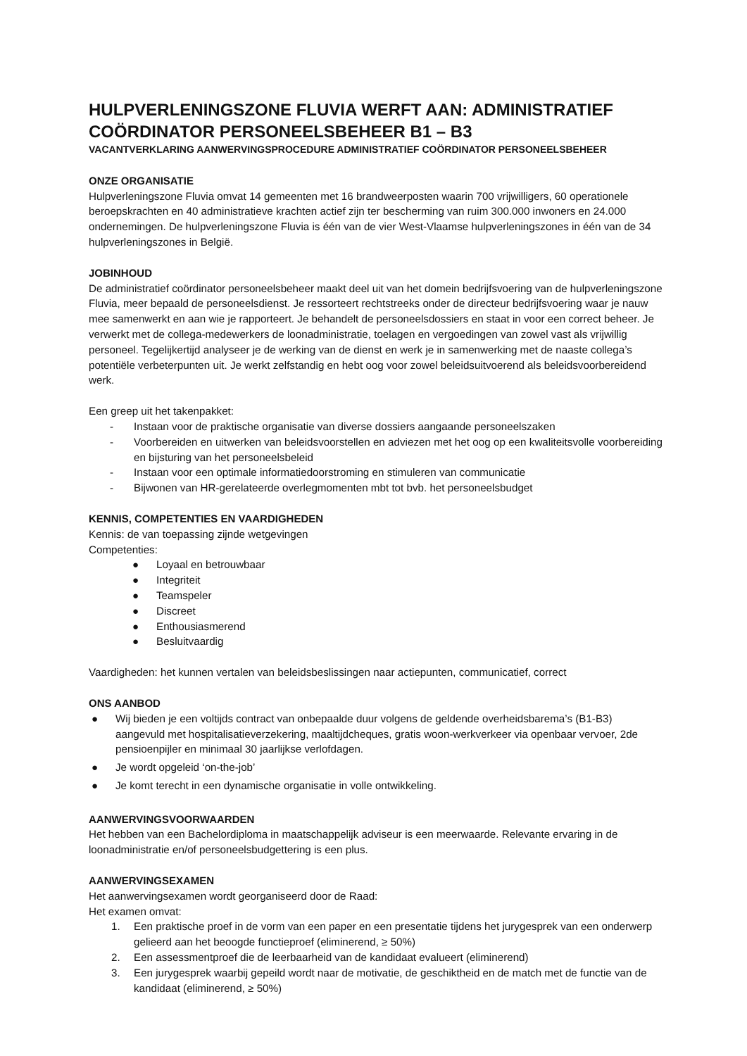HULPVERLENINGSZONE FLUVIA WERFT AAN: ADMINISTRATIEF COÖRDINATOR PERSONEELSBEHEER B1 – B3
VACANTVERKLARING AANWERVINGSPROCEDURE ADMINISTRATIEF COÖRDINATOR PERSONEELSBEHEER
ONZE ORGANISATIE
Hulpverleningszone Fluvia omvat 14 gemeenten met 16 brandweerposten waarin 700 vrijwilligers, 60 operationele beroepskrachten en 40 administratieve krachten actief zijn ter bescherming van ruim 300.000 inwoners en 24.000 ondernemingen. De hulpverleningszone Fluvia is één van de vier West-Vlaamse hulpverleningszones in één van de 34 hulpverleningszones in België.
JOBINHOUD
De administratief coördinator personeelsbeheer maakt deel uit van het domein bedrijfsvoering van de hulpverleningszone Fluvia, meer bepaald de personeelsdienst. Je ressorteert rechtstreeks onder de directeur bedrijfsvoering waar je nauw mee samenwerkt en aan wie je rapporteert. Je behandelt de personeelsdossiers en staat in voor een correct beheer. Je verwerkt met de collega-medewerkers de loonadministratie, toelagen en vergoedingen van zowel vast als vrijwillig personeel. Tegelijkertijd analyseer je de werking van de dienst en werk je in samenwerking met de naaste collega’s potentiële verbeterpunten uit. Je werkt zelfstandig en hebt oog voor zowel beleidsuitvoerend als beleidsvoorbereidend werk.
Een greep uit het takenpakket:
- Instaan voor de praktische organisatie van diverse dossiers aangaande personeelszaken
- Voorbereiden en uitwerken van beleidsvoorstellen en adviezen met het oog op een kwaliteitsvolle voorbereiding en bijsturing van het personeelsbeleid
- Instaan voor een optimale informatiedoorstroming en stimuleren van communicatie
- Bijwonen van HR-gerelateerde overlegmomenten mbt tot bvb. het personeelsbudget
KENNIS, COMPETENTIES EN VAARDIGHEDEN
Kennis: de van toepassing zijnde wetgevingen
Competenties:
● Loyaal en betrouwbaar
● Integriteit
● Teamspeler
● Discreet
● Enthousiasmerend
● Besluitvaardig
Vaardigheden: het kunnen vertalen van beleidsbeslissingen naar actiepunten, communicatief, correct
ONS AANBOD
● Wij bieden je een voltijds contract van onbepaalde duur volgens de geldende overheidsbarema’s (B1-B3) aangevuld met hospitalisatieverzekering, maaltijdcheques, gratis woon-werkverkeer via openbaar vervoer, 2de pensioenpijler en minimaal 30 jaarlijkse verlofdagen.
● Je wordt opgeleid ‘on-the-job’
● Je komt terecht in een dynamische organisatie in volle ontwikkeling.
AANWERVINGSVOORWAARDEN
Het hebben van een Bachelordiploma in maatschappelijk adviseur is een meerwaarde. Relevante ervaring in de loonadministratie en/of personeelsbudgettering is een plus.
AANWERVINGSEXAMEN
Het aanwervingsexamen wordt georganiseerd door de Raad:
Het examen omvat:
1. Een praktische proef in de vorm van een paper en een presentatie tijdens het jurygesprek van een onderwerp gelieerd aan het beoogde functieproef (eliminerend, ≥ 50%)
2. Een assessmentproef die de leerbaarheid van de kandidaat evalueert (eliminerend)
3. Een jurygesprek waarbij gepeild wordt naar de motivatie, de geschiktheid en de match met de functie van de kandidaat (eliminerend, ≥ 50%)